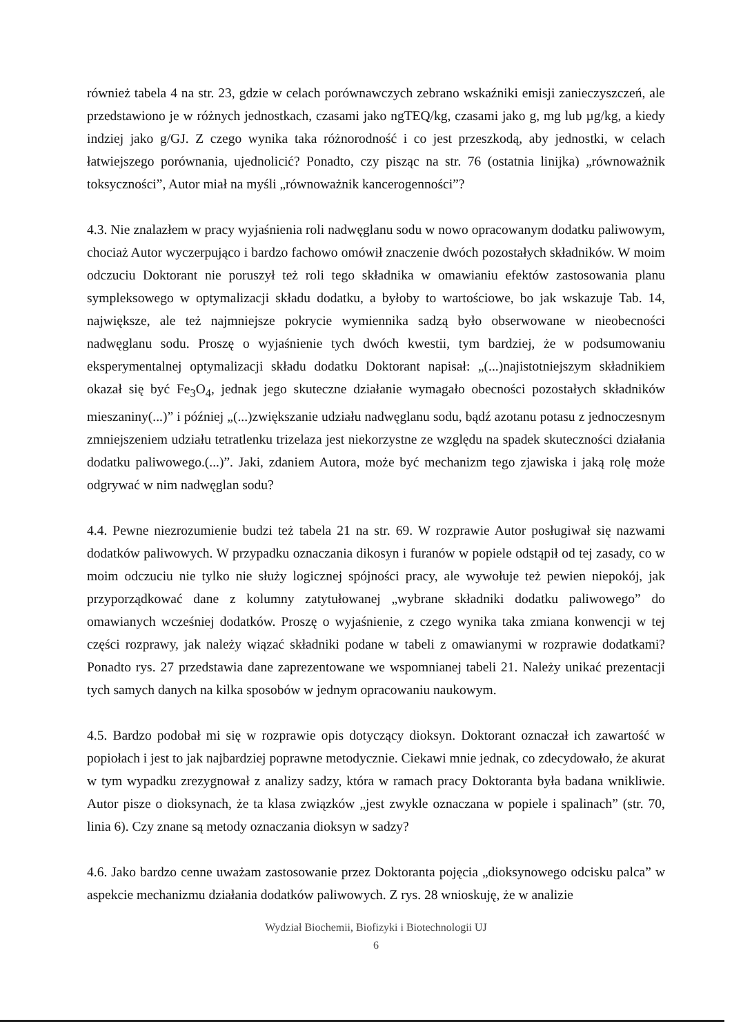również tabela 4 na str. 23, gdzie w celach porównawczych zebrano wskaźniki emisji zanieczyszczeń, ale przedstawiono je w różnych jednostkach, czasami jako ngTEQ/kg, czasami jako g, mg lub µg/kg, a kiedy indziej jako g/GJ. Z czego wynika taka różnorodność i co jest przeszkodą, aby jednostki, w celach łatwiejszego porównania, ujednolicić? Ponadto, czy pisząc na str. 76 (ostatnia linijka) „równoważnik toksyczności”, Autor miał na myśli „równoważnik kancerogenności”?
4.3. Nie znalazłem w pracy wyjaśnienia roli nadwęglanu sodu w nowo opracowanym dodatku paliwowym, chociaż Autor wyczerpująco i bardzo fachowo omówił znaczenie dwóch pozostałych składników. W moim odczuciu Doktorant nie poruszył też roli tego składnika w omawianiu efektów zastosowania planu sympleksowego w optymalizacji składu dodatku, a byłoby to wartościowe, bo jak wskazuje Tab. 14, największe, ale też najmniejsze pokrycie wymiennika sadzą było obserwowane w nieobecności nadwęglanu sodu. Proszę o wyjaśnienie tych dwóch kwestii, tym bardziej, że w podsumowaniu eksperymentalnej optymalizacji składu dodatku Doktorant napisał: „(...)najistotniejszym składnikiem okazał się być Fe<sub>3</sub>O<sub>4</sub>, jednak jego skuteczne działanie wymagało obecności pozostałych składników mieszaniny(...)” i później „(...)zwiększanie udziału nadwęglanu sodu, bądź azotanu potasu z jednoczesnym zmniejszeniem udziału tetratlenku trizelaza jest niekorzystne ze względu na spadek skuteczności działania dodatku paliwowego.(...)”. Jaki, zdaniem Autora, może być mechanizm tego zjawiska i jaką rolę może odgrywać w nim nadwęglan sodu?
4.4. Pewne niezrozumienie budzi też tabela 21 na str. 69. W rozprawie Autor posługiwał się nazwami dodatków paliwowych. W przypadku oznaczania dikosyn i furanów w popiele odstąpił od tej zasady, co w moim odczuciu nie tylko nie służy logicznej spójności pracy, ale wywołuje też pewien niepokój, jak przyporządkować dane z kolumny zatytułowanej „wybrane składniki dodatku paliwowego” do omawianych wcześniej dodatków. Proszę o wyjaśnienie, z czego wynika taka zmiana konwencji w tej części rozprawy, jak należy wiązać składniki podane w tabeli z omawianymi w rozprawie dodatkami? Ponadto rys. 27 przedstawia dane zaprezentowane we wspomnianej tabeli 21. Należy unikać prezentacji tych samych danych na kilka sposobów w jednym opracowaniu naukowym.
4.5. Bardzo podobał mi się w rozprawie opis dotyczący dioksyn. Doktorant oznaczał ich zawartość w popiołach i jest to jak najbardziej poprawne metodycznie. Ciekawi mnie jednak, co zdecydowało, że akurat w tym wypadku zrezygnował z analizy sadzy, która w ramach pracy Doktoranta była badana wnikliwie. Autor pisze o dioksynach, że ta klasa związków „jest zwykle oznaczana w popiele i spalinach” (str. 70, linia 6). Czy znane są metody oznaczania dioksyn w sadzy?
4.6. Jako bardzo cenne uważam zastosowanie przez Doktoranta pojęcia „dioksynowego odcisku palca” w aspekcie mechanizmu działania dodatków paliwowych. Z rys. 28 wnioskuję, że w analizie
Wydział Biochemii, Biofizyki i Biotechnologii UJ
6